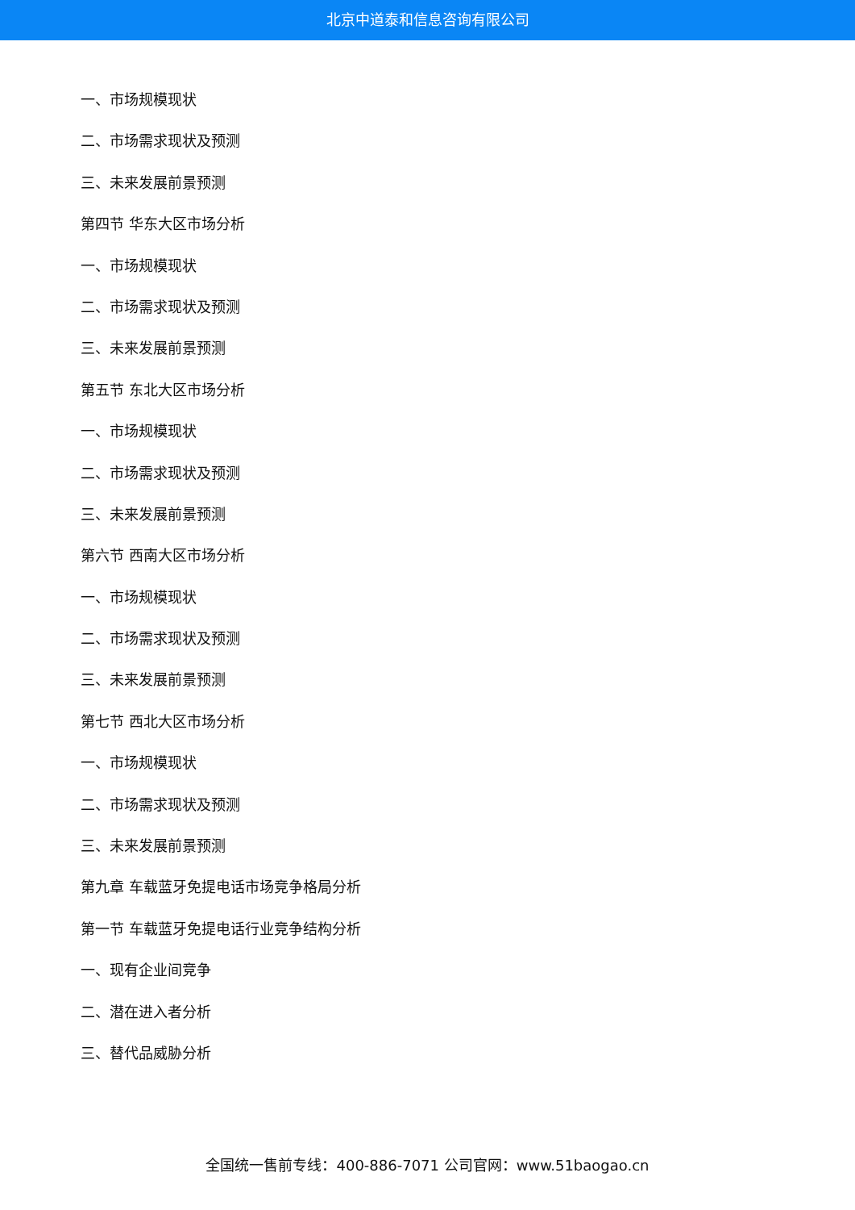北京中道泰和信息咨询有限公司
一、市场规模现状
二、市场需求现状及预测
三、未来发展前景预测
第四节 华东大区市场分析
一、市场规模现状
二、市场需求现状及预测
三、未来发展前景预测
第五节 东北大区市场分析
一、市场规模现状
二、市场需求现状及预测
三、未来发展前景预测
第六节 西南大区市场分析
一、市场规模现状
二、市场需求现状及预测
三、未来发展前景预测
第七节 西北大区市场分析
一、市场规模现状
二、市场需求现状及预测
三、未来发展前景预测
第九章 车载蓝牙免提电话市场竞争格局分析
第一节 车载蓝牙免提电话行业竞争结构分析
一、现有企业间竞争
二、潜在进入者分析
三、替代品威胁分析
全国统一售前专线：400-886-7071 公司官网：www.51baogao.cn